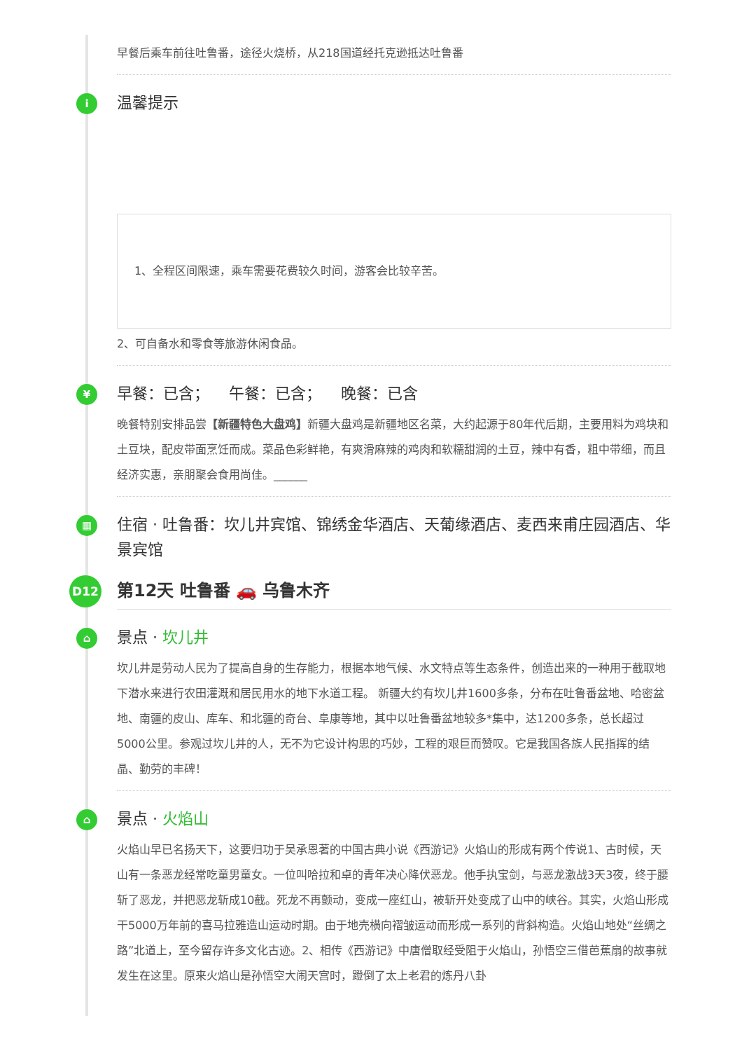早餐后乘车前往吐鲁番，途径火烧桥，从218国道经托克逊抵达吐鲁番
i
温馨提示
1、全程区间限速，乘车需要花费较久时间，游客会比较辛苦。
2、可自备水和零食等旅游休闲食品。
¥
早餐：已含； 午餐：已含； 晚餐：已含
晚餐特别安排品尝【新疆特色大盘鸡】新疆大盘鸡是新疆地区名菜，大约起源于80年代后期，主要用料为鸡块和土豆块，配皮带面烹饪而成。菜品色彩鲜艳，有爽滑麻辣的鸡肉和软糯甜润的土豆，辣中有香，粗中带细，而且经济实惠，亲朋聚会食用尚佳。______
▦
住宿 · 吐鲁番：坎儿井宾馆、锦绣金华酒店、天葡缘酒店、麦西来甫庄园酒店、华景宾馆
D12
第12天 吐鲁番 🚗 乌鲁木齐
⌂
景点 · 坎儿井
坎儿井是劳动人民为了提高自身的生存能力，根据本地气候、水文特点等生态条件，创造出来的一种用于截取地下潜水来进行农田灌溉和居民用水的地下水道工程。 新疆大约有坎儿井1600多条，分布在吐鲁番盆地、哈密盆地、南疆的皮山、库车、和北疆的奇台、阜康等地，其中以吐鲁番盆地较多*集中，达1200多条，总长超过5000公里。参观过坎儿井的人，无不为它设计构思的巧妙，工程的艰巨而赞叹。它是我国各族人民指挥的结晶、勤劳的丰碑！
⌂
景点 · 火焰山
火焰山早已名扬天下，这要归功于吴承恩著的中国古典小说《西游记》火焰山的形成有两个传说1、古时候，天山有一条恶龙经常吃童男童女。一位叫哈拉和卓的青年决心降伏恶龙。他手执宝剑，与恶龙激战3天3夜，终于腰斩了恶龙，并把恶龙斩成10截。死龙不再颤动，变成一座红山，被斩开处变成了山中的峡谷。其实，火焰山形成干5000万年前的喜马拉雅造山运动时期。由于地壳横向褶皱运动而形成一系列的背斜构造。火焰山地处“丝绸之路”北道上，至今留存许多文化古迹。2、相传《西游记》中唐僧取经受阻于火焰山，孙悟空三借芭蕉扇的故事就发生在这里。原来火焰山是孙悟空大闹天宫时，蹬倒了太上老君的炼丹八卦